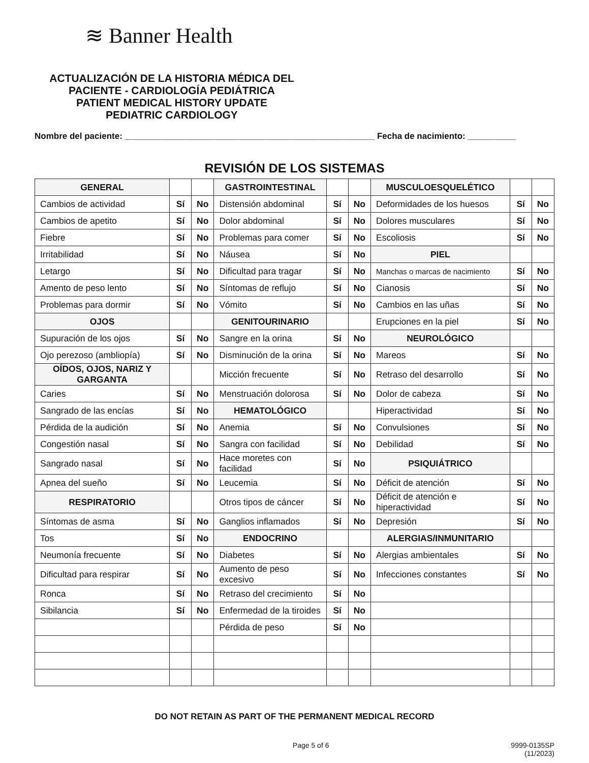≋ Banner Health
ACTUALIZACIÓN DE LA HISTORIA MÉDICA DEL PACIENTE - CARDIOLOGÍA PEDIÁTRICA
PATIENT MEDICAL HISTORY UPDATE
PEDIATRIC CARDIOLOGY
Nombre del paciente: ____________________________________________________ Fecha de nacimiento: __________
REVISIÓN DE LOS SISTEMAS
| GENERAL | | | GASTROINTESTINAL | | | MUSCULOESQUELÉTICO | | |
| Cambios de actividad | Sí | No | Distensión abdominal | Sí | No | Deformidades de los huesos | Sí | No |
| Cambios de apetito | Sí | No | Dolor abdominal | Sí | No | Dolores musculares | Sí | No |
| Fiebre | Sí | No | Problemas para comer | Sí | No | Escoliosis | Sí | No |
| Irritabilidad | Sí | No | Náusea | Sí | No | PIEL | | |
| Letargo | Sí | No | Dificultad para tragar | Sí | No | Manchas o marcas de nacimiento | Sí | No |
| Amento de peso lento | Sí | No | Síntomas de reflujo | Sí | No | Cianosis | Sí | No |
| Problemas para dormir | Sí | No | Vómito | Sí | No | Cambios en las uñas | Sí | No |
| OJOS | | | GENITOURINARIO | | | Erupciones en la piel | Sí | No |
| Supuración de los ojos | Sí | No | Sangre en la orina | Sí | No | NEUROLÓGICO | | |
| Ojo perezoso (ambliopía) | Sí | No | Disminución de la orina | Sí | No | Mareos | Sí | No |
| OÍDOS, OJOS, NARIZ Y GARGANTA | | | Micción frecuente | Sí | No | Retraso del desarrollo | Sí | No |
| Caries | Sí | No | Menstruación dolorosa | Sí | No | Dolor de cabeza | Sí | No |
| Sangrado de las encías | Sí | No | HEMATOLÓGICO | | | Hiperactividad | Sí | No |
| Pérdida de la audición | Sí | No | Anemia | Sí | No | Convulsiones | Sí | No |
| Congestión nasal | Sí | No | Sangra con facilidad | Sí | No | Debilidad | Sí | No |
| Sangrado nasal | Sí | No | Hace moretes con facilidad | Sí | No | PSIQUIÁTRICO | | |
| Apnea del sueño | Sí | No | Leucemia | Sí | No | Déficit de atención | Sí | No |
| RESPIRATORIO | | | Otros tipos de cáncer | Sí | No | Déficit de atención e hiperactividad | Sí | No |
| Síntomas de asma | Sí | No | Ganglios inflamados | Sí | No | Depresión | Sí | No |
| Tos | Sí | No | ENDOCRINO | | | ALERGIAS/INMUNITARIO | | |
| Neumonía frecuente | Sí | No | Diabetes | Sí | No | Alergias ambientales | Sí | No |
| Dificultad para respirar | Sí | No | Aumento de peso excesivo | Sí | No | Infecciones constantes | Sí | No |
| Ronca | Sí | No | Retraso del crecimiento | Sí | No | | | |
| Sibilancia | Sí | No | Enfermedad de la tiroides | Sí | No | | | |
| | | | Pérdida de peso | Sí | No | | | |
DO NOT RETAIN AS PART OF THE PERMANENT MEDICAL RECORD
Page 5 of 6 9999-0135SP
(11/2023)